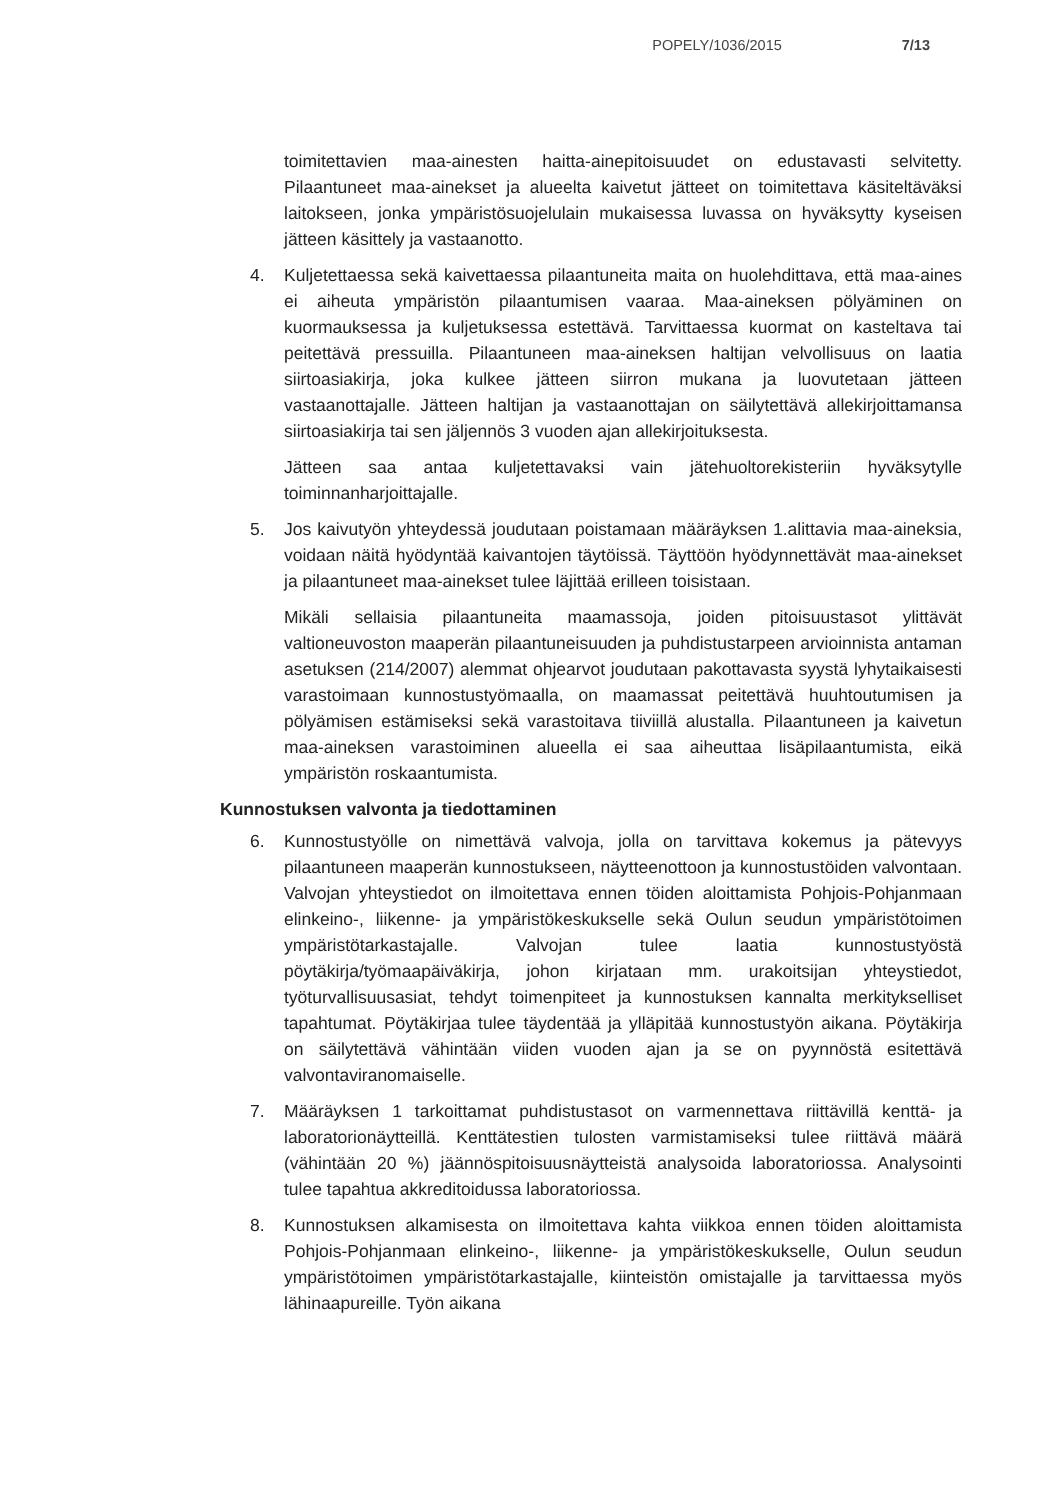POPELY/1036/2015 7/13
toimitettavien maa-ainesten haitta-ainepitoisuudet on edustavasti selvitetty. Pilaantuneet maa-ainekset ja alueelta kaivetut jätteet on toimitettava käsiteltäväksi laitokseen, jonka ympäristösuojelulain mukaisessa luvassa on hyväksytty kyseisen jätteen käsittely ja vastaanotto.
4. Kuljetettaessa sekä kaivettaessa pilaantuneita maita on huolehdittava, että maa-aines ei aiheuta ympäristön pilaantumisen vaaraa. Maa-aineksen pölyäminen on kuormauksessa ja kuljetuksessa estettävä. Tarvittaessa kuormat on kasteltava tai peitettävä pressuilla. Pilaantuneen maa-aineksen haltijan velvollisuus on laatia siirtoasiakirja, joka kulkee jätteen siirron mukana ja luovutetaan jätteen vastaanottajalle. Jätteen haltijan ja vastaanottajan on säilytettävä allekirjoittamansa siirtoasiakirja tai sen jäljennös 3 vuoden ajan allekirjoituksesta.
Jätteen saa antaa kuljetettavaksi vain jätehuoltorekisteriin hyväksytylle toiminnanharjoittajalle.
5. Jos kaivutyön yhteydessä joudutaan poistamaan määräyksen 1.alittavia maa-aineksia, voidaan näitä hyödyntää kaivantojen täytöissä. Täyttöön hyödynnettävät maa-ainekset ja pilaantuneet maa-ainekset tulee läjittää erilleen toisistaan.
Mikäli sellaisia pilaantuneita maamassoja, joiden pitoisuustasot ylittävät valtioneuvoston maaperän pilaantuneisuuden ja puhdistustarpeen arvioinnista antaman asetuksen (214/2007) alemmat ohjearvot joudutaan pakottavasta syystä lyhytaikaisesti varastoimaan kunnostustyömaalla, on maamassat peitettävä huuhtoutumisen ja pölyämisen estämiseksi sekä varastoitava tiiviillä alustalla. Pilaantuneen ja kaivetun maa-aineksen varastoiminen alueella ei saa aiheuttaa lisäpilaantumista, eikä ympäristön roskaantumista.
Kunnostuksen valvonta ja tiedottaminen
6. Kunnostustyölle on nimettävä valvoja, jolla on tarvittava kokemus ja pätevyys pilaantuneen maaperän kunnostukseen, näytteenottoon ja kunnostustöiden valvontaan. Valvojan yhteystiedot on ilmoitettava ennen töiden aloittamista Pohjois-Pohjanmaan elinkeino-, liikenne- ja ympäristökeskukselle sekä Oulun seudun ympäristötoimen ympäristötarkastajalle. Valvojan tulee laatia kunnostustyöstä pöytäkirja/työmaapäiväkirja, johon kirjataan mm. urakoitsijan yhteystiedot, työturvallisuusasiat, tehdyt toimenpiteet ja kunnostuksen kannalta merkitykselliset tapahtumat. Pöytäkirjaa tulee täydentää ja ylläpitää kunnostustyön aikana. Pöytäkirja on säilytettävä vähintään viiden vuoden ajan ja se on pyynnöstä esitettävä valvontaviranomaiselle.
7. Määräyksen 1 tarkoittamat puhdistustasot on varmennettava riittävillä kenttä- ja laboratorionäytteillä. Kenttätestien tulosten varmistamiseksi tulee riittävä määrä (vähintään 20 %) jäännöspitoisuusnäytteistä analysoida laboratoriossa. Analysointi tulee tapahtua akkreditoidussa laboratoriossa.
8. Kunnostuksen alkamisesta on ilmoitettava kahta viikkoa ennen töiden aloittamista Pohjois-Pohjanmaan elinkeino-, liikenne- ja ympäristökeskukselle, Oulun seudun ympäristötoimen ympäristötarkastajalle, kiinteistön omistajalle ja tarvittaessa myös lähinaapureille. Työn aikana